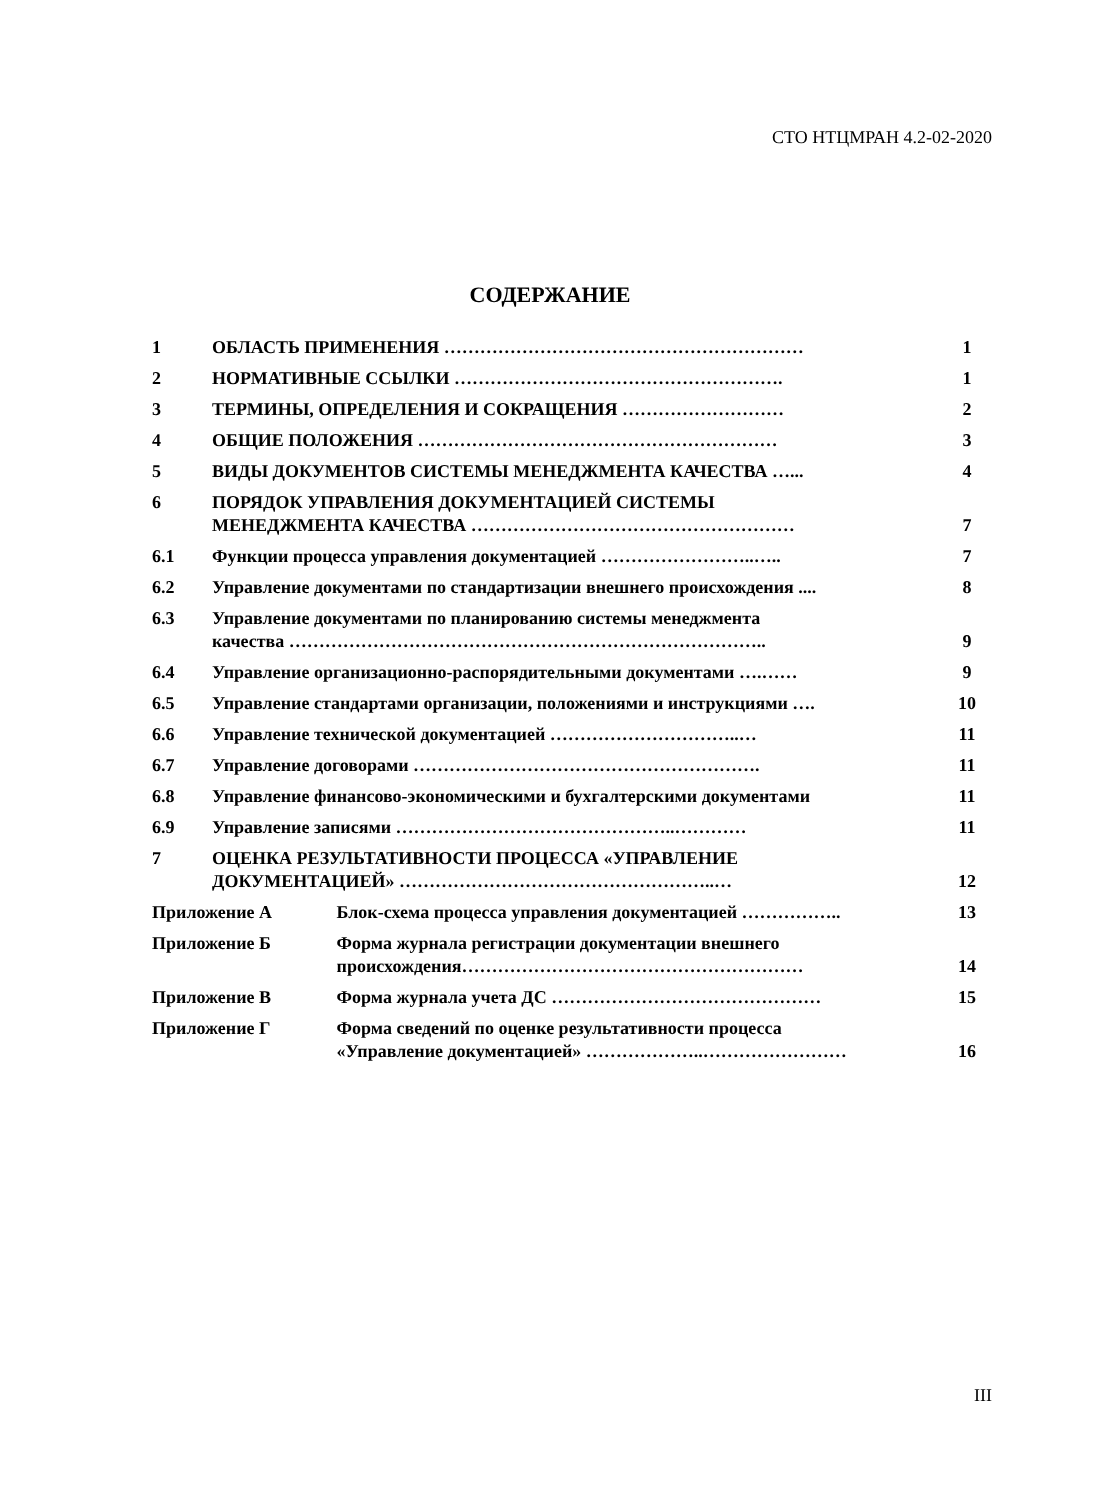СТО НТЦМРАН 4.2-02-2020
СОДЕРЖАНИЕ
| 1 | ОБЛАСТЬ ПРИМЕНЕНИЯ …………………………………………………… | | 1 |
| 2 | НОРМАТИВНЫЕ ССЫЛКИ ………………………………………………. | | 1 |
| 3 | ТЕРМИНЫ, ОПРЕДЕЛЕНИЯ И СОКРАЩЕНИЯ ……………………… | | 2 |
| 4 | ОБЩИЕ ПОЛОЖЕНИЯ …………………………………………………… | | 3 |
| 5 | ВИДЫ ДОКУМЕНТОВ СИСТЕМЫ МЕНЕДЖМЕНТА КАЧЕСТВА …... | | 4 |
| 6 | ПОРЯДОК УПРАВЛЕНИЯ ДОКУМЕНТАЦИЕЙ СИСТЕМЫ МЕНЕДЖМЕНТА КАЧЕСТВА ……………………………………………… | | 7 |
| 6.1 | Функции процесса управления документацией ……………………..….. | | 7 |
| 6.2 | Управление документами по стандартизации внешнего происхождения .... | | 8 |
| 6.3 | Управление документами по планированию системы менеджмента качества …………………………………………………………………….. | | 9 |
| 6.4 | Управление организационно-распорядительными документами ….…… | | 9 |
| 6.5 | Управление стандартами организации, положениями и инструкциями …. | | 10 |
| 6.6 | Управление технической документацией …………………………..… | | 11 |
| 6.7 | Управление договорами …………………………………………………. | | 11 |
| 6.8 | Управление финансово-экономическими и бухгалтерскими документами | | 11 |
| 6.9 | Управление записями ………………………………………..………… | | 11 |
| 7 | ОЦЕНКА РЕЗУЛЬТАТИВНОСТИ ПРОЦЕССА «УПРАВЛЕНИЕ ДОКУМЕНТАЦИЕЙ» ……………………………………………..… | | 12 |
| Приложение А | | Блок-схема процесса управления документацией …………….. | 13 |
| Приложение Б | | Форма журнала регистрации документации внешнего происхождения………………………………………………… | 14 |
| Приложение В | | Форма журнала учета ДС ……………………………………… | 15 |
| Приложение Г | | Форма сведений по оценке результативности процесса «Управление документацией» ………………..…………………… | 16 |
III